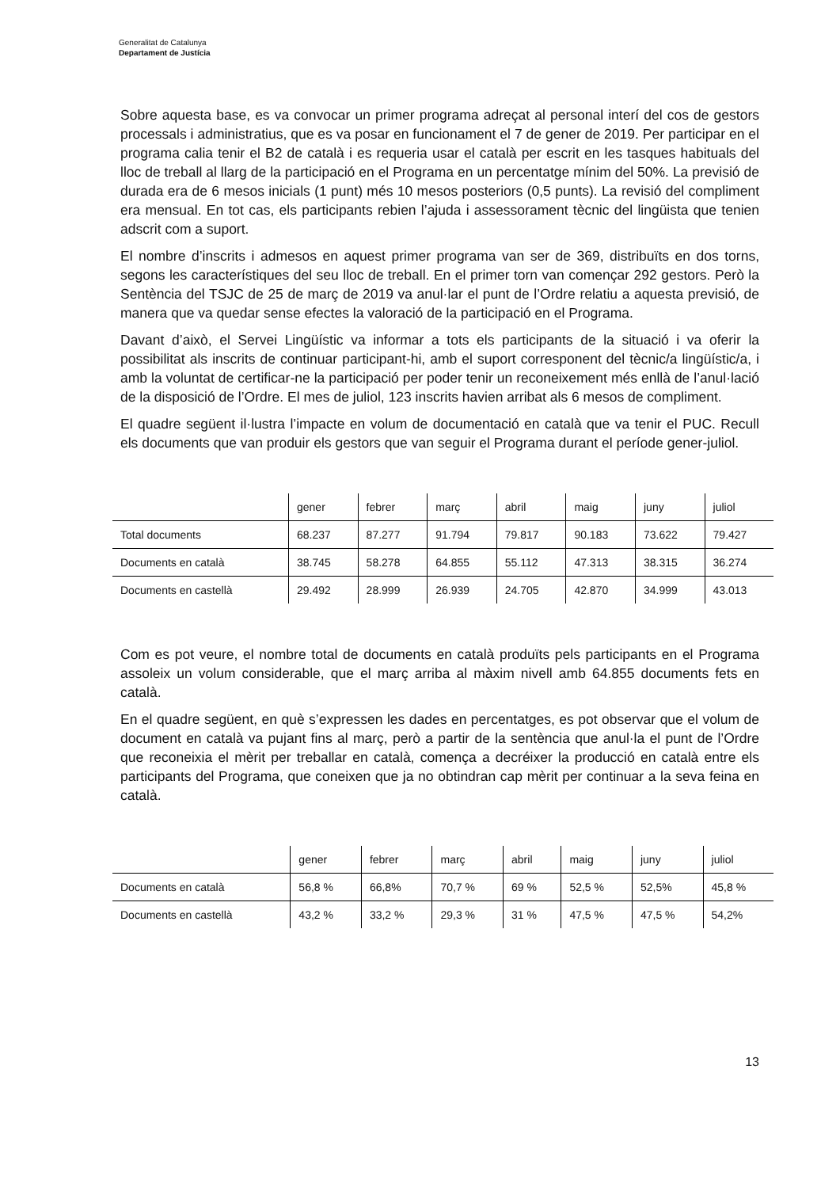Generalitat de Catalunya
Departament de Justícia
Sobre aquesta base, es va convocar un primer programa adreçat al personal interí del cos de gestors processals i administratius, que es va posar en funcionament el 7 de gener de 2019. Per participar en el programa calia tenir el B2 de català i es requeria usar el català per escrit en les tasques habituals del lloc de treball al llarg de la participació en el Programa en un percentatge mínim del 50%. La previsió de durada era de 6 mesos inicials (1 punt) més 10 mesos posteriors (0,5 punts). La revisió del compliment era mensual. En tot cas, els participants rebien l’ajuda i assessorament tècnic del lingüista que tenien adscrit com a suport.
El nombre d’inscrits i admesos en aquest primer programa van ser de 369, distribuïts en dos torns, segons les característiques del seu lloc de treball. En el primer torn van començar 292 gestors. Però la Sentència del TSJC de 25 de març de 2019 va anul·lar el punt de l’Ordre relatiu a aquesta previsió, de manera que va quedar sense efectes la valoració de la participació en el Programa.
Davant d’això, el Servei Lingüístic va informar a tots els participants de la situació i va oferir la possibilitat als inscrits de continuar participant-hi, amb el suport corresponent del tècnic/a lingüístic/a, i amb la voluntat de certificar-ne la participació per poder tenir un reconeixement més enllà de l’anul·lació de la disposició de l’Ordre. El mes de juliol, 123 inscrits havien arribat als 6 mesos de compliment.
El quadre següent il·lustra l’impacte en volum de documentació en català que va tenir el PUC. Recull els documents que van produir els gestors que van seguir el Programa durant el període gener-juliol.
| | gener | febrer | març | abril | maig | juny | juliol |
| --- | --- | --- | --- | --- | --- | --- | --- |
| Total documents | 68.237 | 87.277 | 91.794 | 79.817 | 90.183 | 73.622 | 79.427 |
| Documents en català | 38.745 | 58.278 | 64.855 | 55.112 | 47.313 | 38.315 | 36.274 |
| Documents en castellà | 29.492 | 28.999 | 26.939 | 24.705 | 42.870 | 34.999 | 43.013 |
Com es pot veure, el nombre total de documents en català produïts pels participants en el Programa assoleix un volum considerable, que el març arriba al màxim nivell amb 64.855 documents fets en català.
En el quadre següent, en què s’expressen les dades en percentatges, es pot observar que el volum de document en català va pujant fins al març, però a partir de la sentència que anul·la el punt de l’Ordre que reconeixia el mèrit per treballar en català, comença a decréixer la producció en català entre els participants del Programa, que coneixen que ja no obtindran cap mèrit per continuar a la seva feina en català.
| | gener | febrer | març | abril | maig | juny | juliol |
| --- | --- | --- | --- | --- | --- | --- | --- |
| Documents en català | 56,8 % | 66,8% | 70,7 % | 69 % | 52,5 % | 52,5% | 45,8 % |
| Documents en castellà | 43,2 % | 33,2 % | 29,3 % | 31 % | 47,5 % | 47,5 % | 54,2% |
13